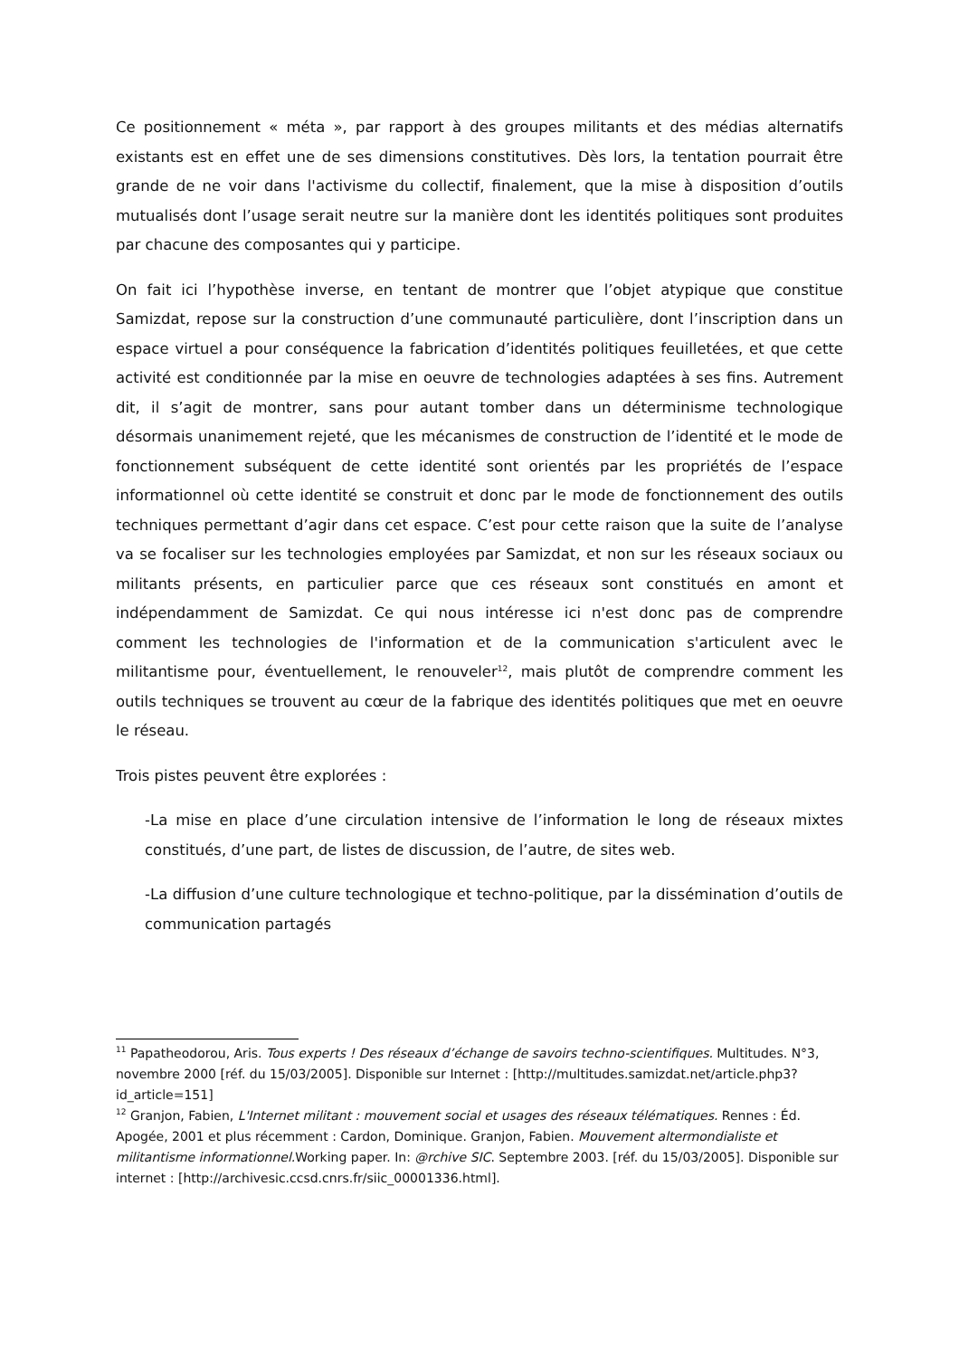Ce positionnement « méta », par rapport à des groupes militants et des médias alternatifs existants est en effet une de ses dimensions constitutives. Dès lors, la tentation pourrait être grande de ne voir dans l'activisme du collectif, finalement, que la mise à disposition d’outils mutualisés dont l’usage serait neutre sur la manière dont les identités politiques sont produites par chacune des composantes qui y participe.
On fait ici l’hypothèse inverse, en tentant de montrer que l’objet atypique que constitue Samizdat, repose sur la construction d’une communauté particulière, dont l’inscription dans un espace virtuel a pour conséquence la fabrication d’identités politiques feuilletées, et que cette activité est conditionnée par la mise en oeuvre de technologies adaptées à ses fins. Autrement dit, il s’agit de montrer, sans pour autant tomber dans un déterminisme technologique désormais unanimement rejeté, que les mécanismes de construction de l’identité et le mode de fonctionnement subséquent de cette identité sont orientés par les propriétés de l’espace informationnel où cette identité se construit et donc par le mode de fonctionnement des outils techniques permettant d’agir dans cet espace. C’est pour cette raison que la suite de l’analyse va se focaliser sur les technologies employées par Samizdat, et non sur les réseaux sociaux ou militants présents, en particulier parce que ces réseaux sont constitués en amont et indépendamment de Samizdat. Ce qui nous intéresse ici n'est donc pas de comprendre comment les technologies de l'information et de la communication s'articulent avec le militantisme pour, éventuellement, le renouveler<sup>12</sup>, mais plutôt de comprendre comment les outils techniques se trouvent au cœur de la fabrique des identités politiques que met en oeuvre le réseau.
Trois pistes peuvent être explorées :
-La mise en place d’une circulation intensive de l’information le long de réseaux mixtes constitués, d’une part, de listes de discussion, de l’autre, de sites web.
-La diffusion d’une culture technologique et techno-politique, par la dissémination d’outils de communication partagés
<sup>11</sup> Papatheodorou, Aris. Tous experts ! Des réseaux d’échange de savoirs techno-scientifiques. Multitudes. N°3, novembre 2000 [réf. du 15/03/2005]. Disponible sur Internet : [http://multitudes.samizdat.net/article.php3?id_article=151]
<sup>12</sup> Granjon, Fabien, L'Internet militant : mouvement social et usages des réseaux télématiques. Rennes : Éd. Apogée, 2001 et plus récemment : Cardon, Dominique. Granjon, Fabien. Mouvement altermondialiste et militantisme informationnel. Working paper. In: @rchive SIC. Septembre 2003. [réf. du 15/03/2005]. Disponible sur internet : [http://archivesic.ccsd.cnrs.fr/siic_00001336.html].